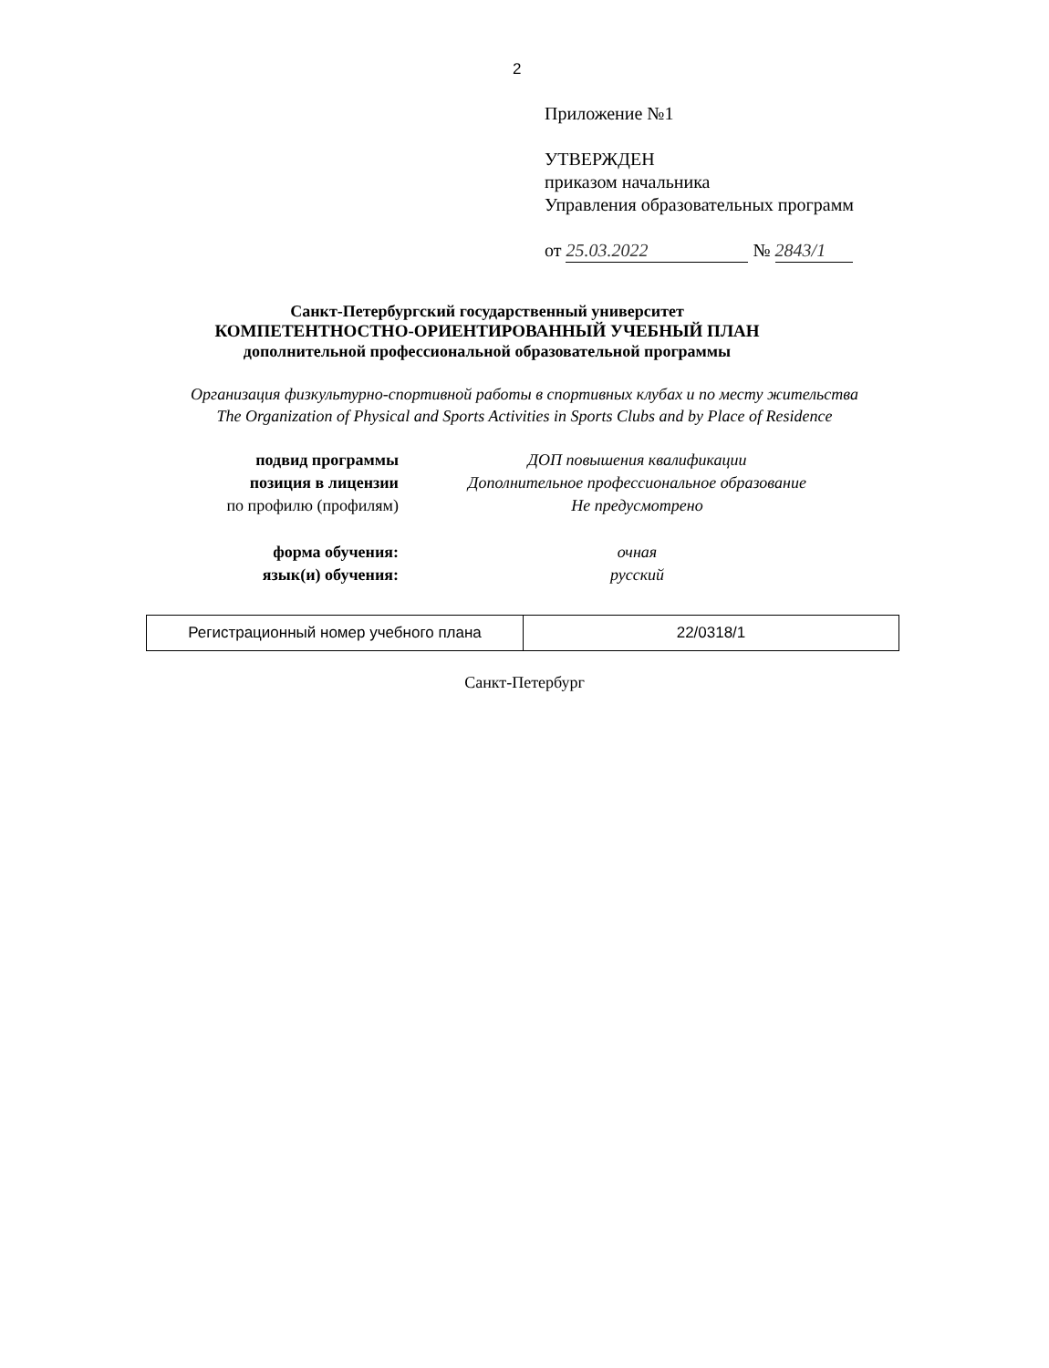2
Приложение №1
УТВЕРЖДЕН
приказом начальника
Управления образовательных программ
от 25.03.2022 № 2843/1
Санкт-Петербургский государственный университет
КОМПЕТЕНТНОСТНО-ОРИЕНТИРОВАННЫЙ УЧЕБНЫЙ ПЛАН
дополнительной профессиональной образовательной программы
Организация физкультурно-спортивной работы в спортивных клубах и по месту жительства
The Organization of Physical and Sports Activities in Sports Clubs and by Place of Residence
| подвид программы | ДОП повышения квалификации |
| позиция в лицензии | Дополнительное профессиональное образование |
| по профилю (профилям) | Не предусмотрено |
| форма обучения: | очная |
| язык(и) обучения: | русский |
| Регистрационный номер учебного плана | 22/0318/1 |
Санкт-Петербург